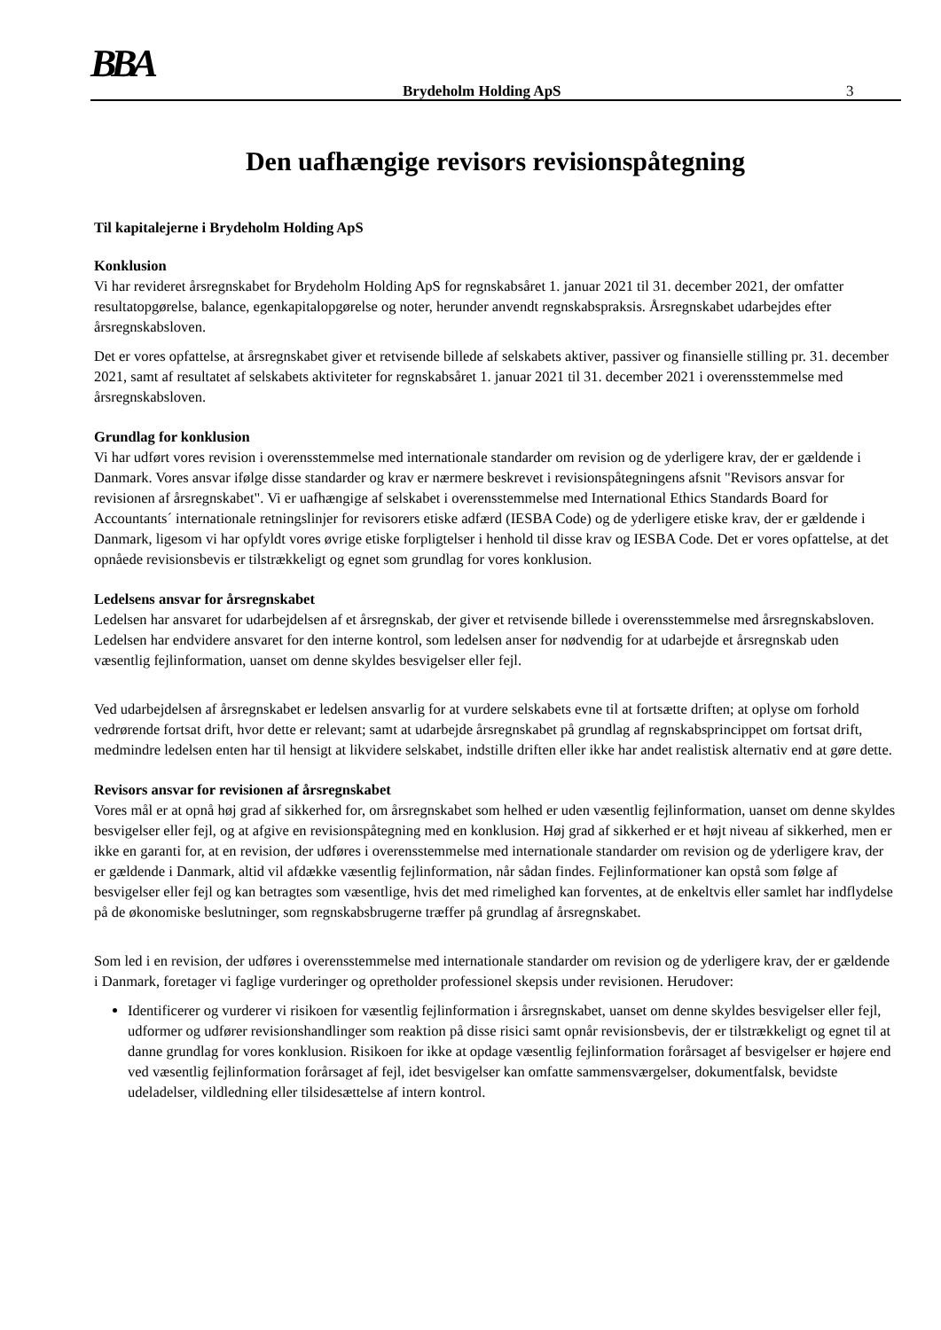BBA Brydeholm Holding ApS 3
Den uafhængige revisors revisionspåtegning
Til kapitalejerne i Brydeholm Holding ApS
Konklusion
Vi har revideret årsregnskabet for Brydeholm Holding ApS for regnskabsåret 1. januar 2021 til 31. december 2021, der omfatter resultatopgørelse, balance, egenkapitalopgørelse og noter, herunder anvendt regnskabspraksis. Årsregnskabet udarbejdes efter årsregnskabsloven.
Det er vores opfattelse, at årsregnskabet giver et retvisende billede af selskabets aktiver, passiver og finansielle stilling pr. 31. december 2021, samt af resultatet af selskabets aktiviteter for regnskabsåret 1. januar 2021 til 31. december 2021 i overensstemmelse med årsregnskabsloven.
Grundlag for konklusion
Vi har udført vores revision i overensstemmelse med internationale standarder om revision og de yderligere krav, der er gældende i Danmark. Vores ansvar ifølge disse standarder og krav er nærmere beskrevet i revisionspåtegningens afsnit "Revisors ansvar for revisionen af årsregnskabet". Vi er uafhængige af selskabet i overensstemmelse med International Ethics Standards Board for Accountants´ internationale retningslinjer for revisorers etiske adfærd (IESBA Code) og de yderligere etiske krav, der er gældende i Danmark, ligesom vi har opfyldt vores øvrige etiske forpligtelser i henhold til disse krav og IESBA Code. Det er vores opfattelse, at det opnåede revisionsbevis er tilstrækkeligt og egnet som grundlag for vores konklusion.
Ledelsens ansvar for årsregnskabet
Ledelsen har ansvaret for udarbejdelsen af et årsregnskab, der giver et retvisende billede i overensstemmelse med årsregnskabsloven. Ledelsen har endvidere ansvaret for den interne kontrol, som ledelsen anser for nødvendig for at udarbejde et årsregnskab uden væsentlig fejlinformation, uanset om denne skyldes besvigelser eller fejl.
Ved udarbejdelsen af årsregnskabet er ledelsen ansvarlig for at vurdere selskabets evne til at fortsætte driften; at oplyse om forhold vedrørende fortsat drift, hvor dette er relevant; samt at udarbejde årsregnskabet på grundlag af regnskabsprincippet om fortsat drift, medmindre ledelsen enten har til hensigt at likvidere selskabet, indstille driften eller ikke har andet realistisk alternativ end at gøre dette.
Revisors ansvar for revisionen af årsregnskabet
Vores mål er at opnå høj grad af sikkerhed for, om årsregnskabet som helhed er uden væsentlig fejlinformation, uanset om denne skyldes besvigelser eller fejl, og at afgive en revisionspåtegning med en konklusion. Høj grad af sikkerhed er et højt niveau af sikkerhed, men er ikke en garanti for, at en revision, der udføres i overensstemmelse med internationale standarder om revision og de yderligere krav, der er gældende i Danmark, altid vil afdække væsentlig fejlinformation, når sådan findes. Fejlinformationer kan opstå som følge af besvigelser eller fejl og kan betragtes som væsentlige, hvis det med rimelighed kan forventes, at de enkeltvis eller samlet har indflydelse på de økonomiske beslutninger, som regnskabsbrugerne træffer på grundlag af årsregnskabet.
Som led i en revision, der udføres i overensstemmelse med internationale standarder om revision og de yderligere krav, der er gældende i Danmark, foretager vi faglige vurderinger og opretholder professionel skepsis under revisionen. Herudover:
Identificerer og vurderer vi risikoen for væsentlig fejlinformation i årsregnskabet, uanset om denne skyldes besvigelser eller fejl, udformer og udfører revisionshandlinger som reaktion på disse risici samt opnår revisionsbevis, der er tilstrækkeligt og egnet til at danne grundlag for vores konklusion. Risikoen for ikke at opdage væsentlig fejlinformation forårsaget af besvigelser er højere end ved væsentlig fejlinformation forårsaget af fejl, idet besvigelser kan omfatte sammensværgelser, dokumentfalsk, bevidste udeladelser, vildledning eller tilsidesættelse af intern kontrol.